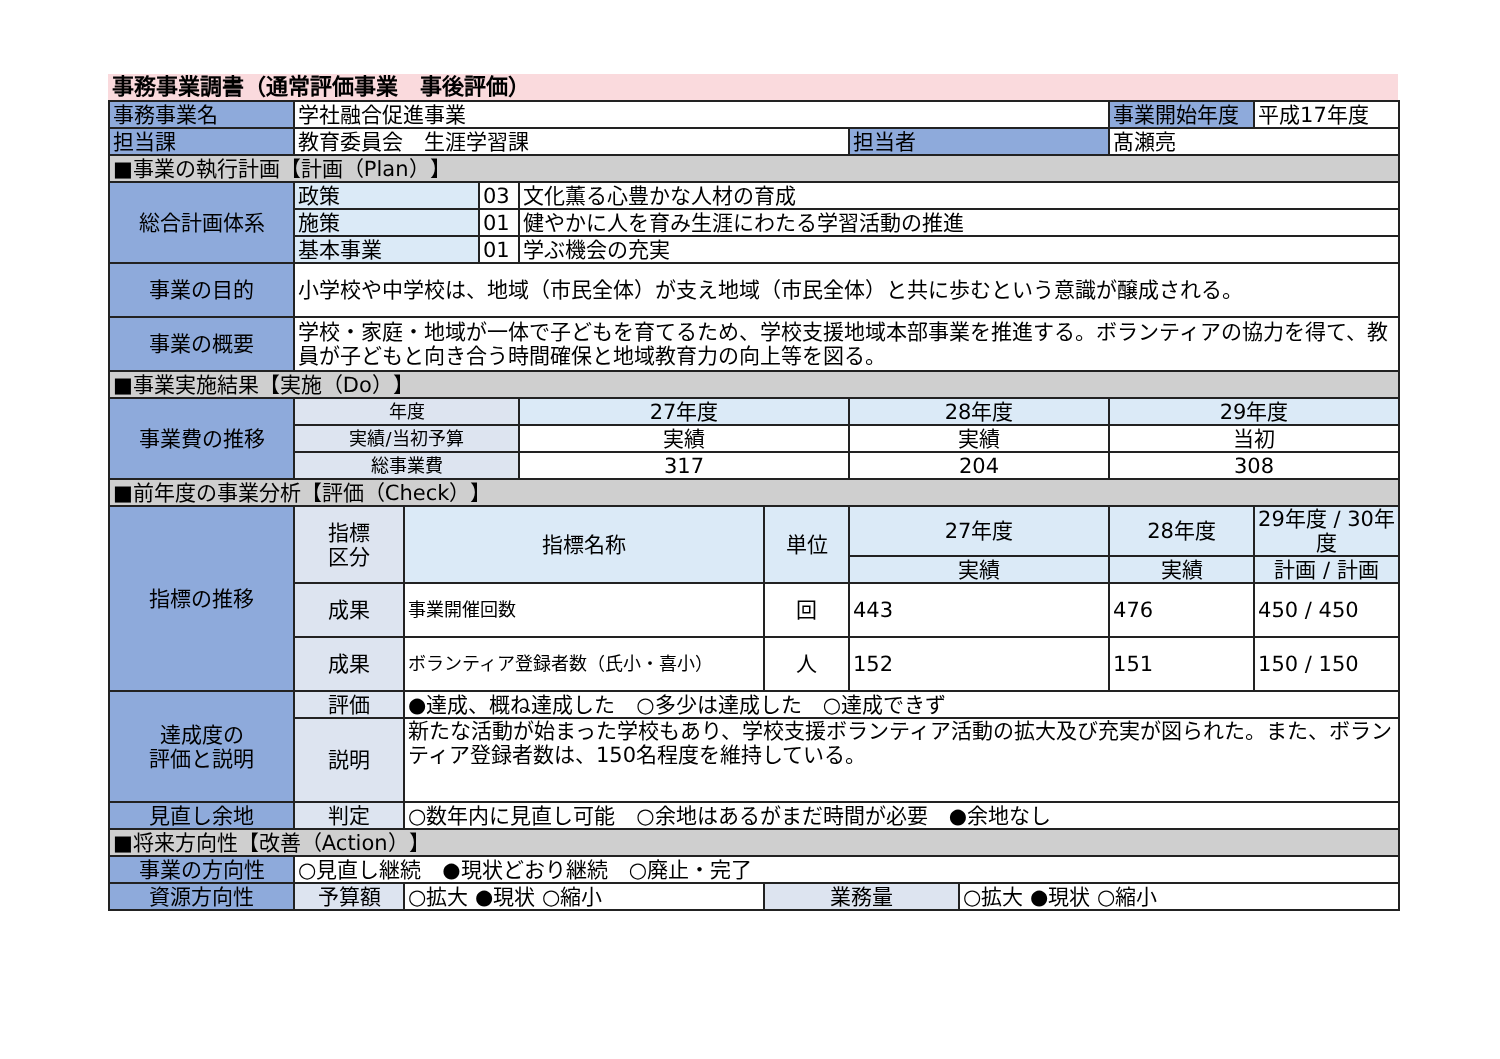事務事業調書（通常評価事業　事後評価）
| 事務事業名 | 学社融合促進事業 | | | | | | | 事業開始年度 | 平成17年度 |
| 担当課 | 教育委員会 生涯学習課 | | | | | 担当者 | | 髙瀬亮 | |
| ■事業の執行計画【計画（Plan）】 | | | | | | | | | |
| 総合計画体系 | 政策 | | 03 | 文化薫る心豊かな人材の育成 | | | | | |
| | 施策 | | 01 | 健やかに人を育み生涯にわたる学習活動の推進 | | | | | |
| | 基本事業 | | 01 | 学ぶ機会の充実 | | | | | |
| 事業の目的 | 小学校や中学校は、地域（市民全体）が支え地域（市民全体）と共に歩むという意識が醸成される。 | | | | | | | | |
| 事業の概要 | 学校・家庭・地域が一体で子どもを育てるため、学校支援地域本部事業を推進する。ボランティアの協力を得て、教員が子どもと向き合う時間確保と地域教育力の向上等を図る。 | | | | | | | | |
| ■事業実施結果【実施（Do）】 | | | | | | | | | |
| 事業費の推移 | 年度 | | | 27年度 | | 28年度 | | 29年度 | |
| | 実績/当初予算 | | | 実績 | | 実績 | | 当初 | |
| | 総事業費 | | | 317 | | 204 | | 308 | |
| ■前年度の事業分析【評価（Check）】 | | | | | | | | | |
| 指標の推移 | 指標 区分 | 指標名称 | | | 単位 | 27年度 | | 28年度 | 29年度 / 30年度 |
| | | | | | | 実績 | | 実績 | 計画 / 計画 |
| | 成果 | 事業開催回数 | | | 回 | 443 | | 476 | 450 / 450 |
| | 成果 | ボランティア登録者数（氏小・喜小） | | | 人 | 152 | | 151 | 150 / 150 |
| 達成度の 評価と説明 | 評価 | ●達成、概ね達成した ○多少は達成した ○達成できず | | | | | | | |
| | 説明 | 新たな活動が始まった学校もあり、学校支援ボランティア活動の拡大及び充実が図られた。また、ボランティア登録者数は、150名程度を維持している。 | | | | | | | |
| 見直し余地 | 判定 | ○数年内に見直し可能 ○余地はあるがまだ時間が必要 ●余地なし | | | | | | | |
| ■将来方向性【改善（Action）】 | | | | | | | | | |
| 事業の方向性 | ○見直し継続 ●現状どおり継続 ○廃止・完了 | | | | | | | | |
| 資源方向性 | 予算額 | ○拡大 ●現状 ○縮小 | | | 業務量 | | ○拡大 ●現状 ○縮小 | | |